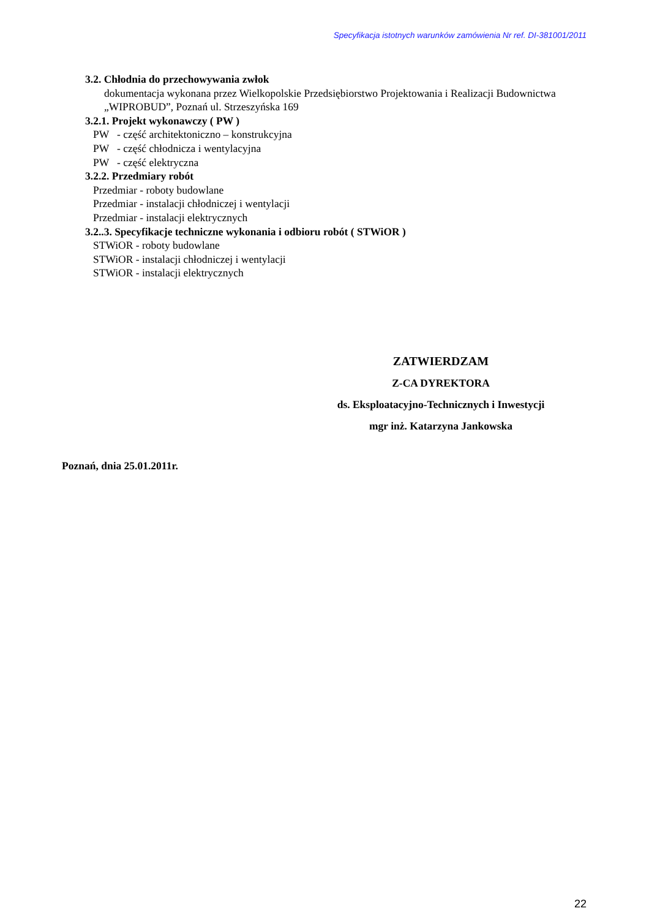Specyfikacja istotnych warunków zamówienia Nr ref. DI-381001/2011
3.2. Chłodnia do przechowywania zwłok
dokumentacja wykonana przez Wielkopolskie Przedsiębiorstwo Projektowania i Realizacji Budownictwa „WIPROBUD”, Poznań ul. Strzeszyńska 169
3.2.1. Projekt wykonawczy ( PW )
PW - część architektoniczno – konstrukcyjna
PW - część chłodnicza i wentylacyjna
PW - część elektryczna
3.2.2. Przedmiary robót
Przedmiar - roboty budowlane
Przedmiar - instalacji chłodniczej i wentylacji
Przedmiar - instalacji elektrycznych
3.2..3. Specyfikacje techniczne wykonania i odbioru robót ( STWiOR )
STWiOR - roboty budowlane
STWiOR - instalacji chłodniczej i wentylacji
STWiOR - instalacji elektrycznych
ZATWIERDZAM
Z-CA DYREKTORA
ds. Eksploatacyjno-Technicznych i Inwestycji
mgr inż. Katarzyna Jankowska
Poznań, dnia 25.01.2011r.
22